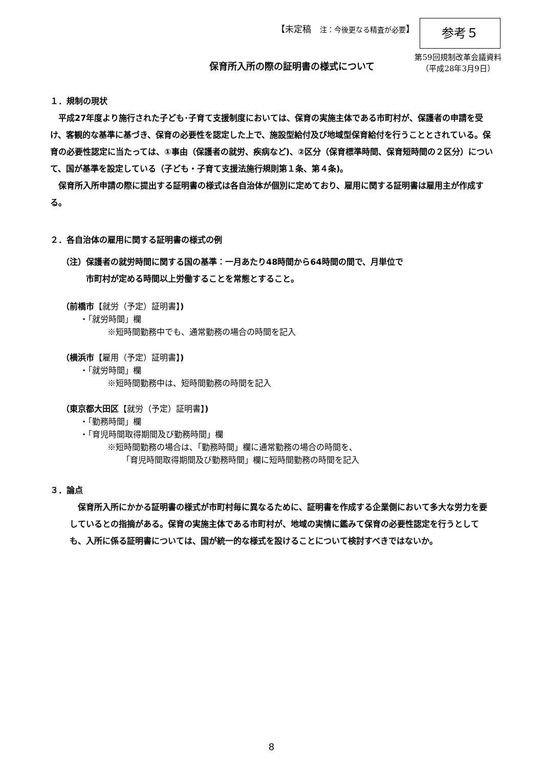【未定稿　注：今後更なる精査が必要】
参考５
第59回規制改革会議資料
（平成28年3月9日）
保育所入所の際の証明書の様式について
１．規制の現状
　平成27年度より施行された子ども･子育て支援制度においては、保育の実施主体である市町村が、保護者の申請を受け、客観的な基準に基づき、保育の必要性を認定した上で、施設型給付及び地域型保育給付を行うこととされている。保育の必要性認定に当たっては、①事由（保護者の就労、疾病など)、②区分（保育標準時間、保育短時間の２区分）について、国が基準を設定している（子ども・子育て支援法施行規則第１条、第４条)。
　保育所入所申請の際に提出する証明書の様式は各自治体が個別に定めており、雇用に関する証明書は雇用主が作成する。
２．各自治体の雇用に関する証明書の様式の例
（注）保護者の就労時間に関する国の基準：一月あたり48時間から64時間の間で、月単位で
　　　市町村が定める時間以上労働することを常態とすること。
（前橋市【就労（予定）証明書】)
・「就労時間」欄
※短時間勤務中でも、通常勤務の場合の時間を記入
（横浜市【雇用（予定）証明書】)
・「就労時間」欄
※短時間勤務中は、短時間勤務の時間を記入
（東京都大田区【就労（予定）証明書】)
・「勤務時間」欄
・「育児時間取得期間及び勤務時間」欄
※短時間勤務の場合は、「勤務時間」欄に通常勤務の場合の時間を、
「育児時間取得期間及び勤務時間」欄に短時間勤務の時間を記入
３．論点
　保育所入所にかかる証明書の様式が市町村毎に異なるために、証明書を作成する企業側において多大な労力を要しているとの指摘がある。保育の実施主体である市町村が、地域の実情に鑑みて保育の必要性認定を行うとしても、入所に係る証明書については、国が統一的な様式を設けることについて検討すべきではないか。
8